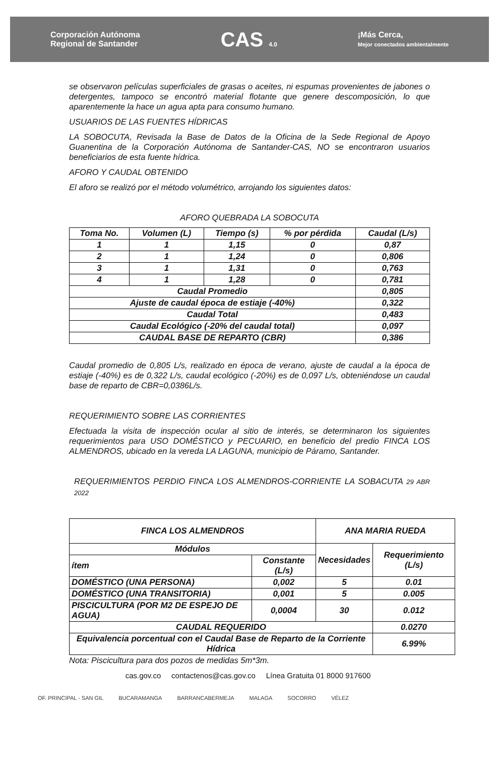Corporación Autónoma
Regional de Santander
CAS 4.0
¡Más Cerca,
Mejor conectados ambientalmente
se observaron películas superficiales de grasas o aceites, ni espumas provenientes de jabones o detergentes, tampoco se encontró material flotante que genere descomposición, lo que aparentemente la hace un agua apta para consumo humano.
USUARIOS DE LAS FUENTES HÍDRICAS
LA SOBOCUTA, Revisada la Base de Datos de la Oficina de la Sede Regional de Apoyo Guanentina de la Corporación Autónoma de Santander-CAS, NO se encontraron usuarios beneficiarios de esta fuente hídrica.
AFORO Y CAUDAL OBTENIDO
El aforo se realizó por el método volumétrico, arrojando los siguientes datos:
AFORO QUEBRADA LA SOBOCUTA
| Toma No. | Volumen (L) | Tiempo (s) | % por pérdida | Caudal (L/s) |
| --- | --- | --- | --- | --- |
| 1 | 1 | 1,15 | 0 | 0,87 |
| 2 | 1 | 1,24 | 0 | 0,806 |
| 3 | 1 | 1,31 | 0 | 0,763 |
| 4 | 1 | 1,28 | 0 | 0,781 |
| Caudal Promedio | | | | 0,805 |
| Ajuste de caudal época de estiaje (-40%) | | | | 0,322 |
| Caudal Total | | | | 0,483 |
| Caudal Ecológico (-20% del caudal total) | | | | 0,097 |
| CAUDAL BASE DE REPARTO (CBR) | | | | 0,386 |
Caudal promedio de 0,805 L/s, realizado en época de verano, ajuste de caudal a la época de estiaje (-40%) es de 0,322 L/s, caudal ecológico (-20%) es de 0,097 L/s, obteniéndose un caudal base de reparto de CBR=0,0386L/s.
REQUERIMIENTO SOBRE LAS CORRIENTES
Efectuada la visita de inspección ocular al sitio de interés, se determinaron los siguientes requerimientos para USO DOMÉSTICO y PECUARIO, en beneficio del predio FINCA LOS ALMENDROS, ubicado en la vereda LA LAGUNA, municipio de Páramo, Santander.
REQUERIMIENTOS PERDIO FINCA LOS ALMENDROS-CORRIENTE LA SOBACUTA 29 ABR 2022
| FINCA LOS ALMENDROS | | ANA MARIA RUEDA | |
| Módulos | | Necesidades | Requerimiento (L/s) |
| ítem | Constante (L/s) | | |
| DOMÉSTICO (UNA PERSONA) | 0,002 | 5 | 0.01 |
| DOMÉSTICO (UNA TRANSITORIA) | 0,001 | 5 | 0.005 |
| PISCICULTURA (POR M2 DE ESPEJO DE AGUA) | 0,0004 | 30 | 0.012 |
| CAUDAL REQUERIDO | | | 0.0270 |
| Equivalencia porcentual con el Caudal Base de Reparto de la Corriente Hídrica | | | 6.99% |
Nota: Piscicultura para dos pozos de medidas 5m*3m.
cas.gov.co contactenos@cas.gov.co Línea Gratuita 01 8000 917600
OF. PRINCIPAL - SAN GIL BUCARAMANGA BARRANCABERMEJA MALAGA SOCORRO VÉLEZ